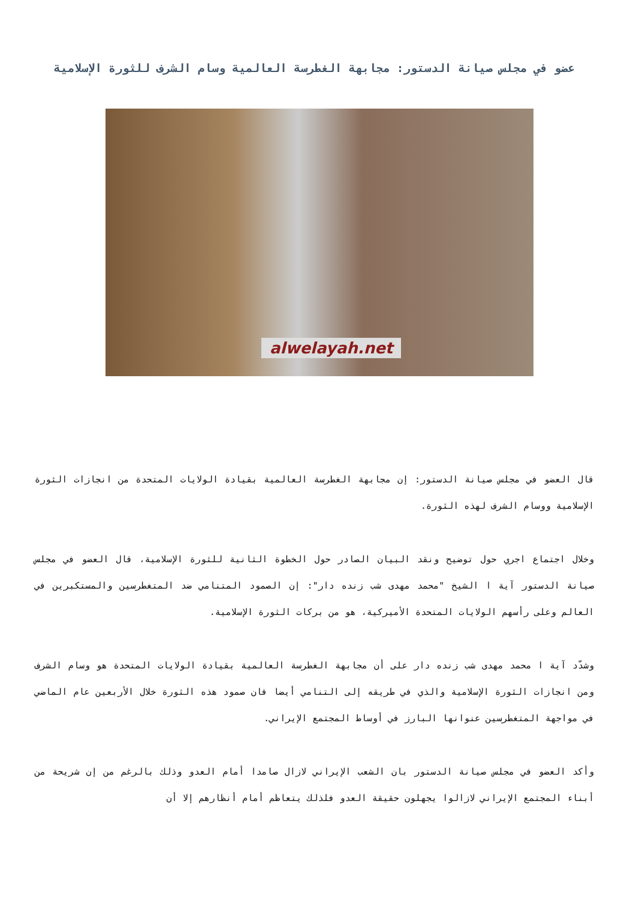عضو في مجلس صيانة الدستور: مجابهة الغطرسة العالمية وسام الشرف للثورة الإسلامية
alwelayah.net
قال العضو في مجلس صيانة الدستور: إن مجابهة الغطرسة العالمية بقيادة الولايات المتحدة من انجازات الثورة الإسلامية ووسام الشرف لهذه الثورة.
وخلال اجتماع اجري حول توضيح ونقد البيان الصادر حول الخطوة الثانية للثورة الإسلامية، قال العضو في مجلس صيانة الدستور آية ا الشيخ "محمد مهدى شب زنده دار": إن الصمود المتنامي ضد المتغطرسين والمستكبرين في العالم وعلى رأسهم الولايات المتحدة الأميركية، هو من بركات الثورة الإسلامية.
وشدّد آية ا محمد مهدى شب زنده دار على أن مجابهة الغطرسة العالمية بقيادة الولايات المتحدة هو وسام الشرف ومن انجازات الثورة الإسلامية والذي في طريقه إلى التنامي أيضا فان صمود هذه الثورة خلال الأربعين عام الماضي في مواجهة المتغطرسين عنوانها البارز في أوساط المجتمع الإيراني.
وأكد العضو في مجلس صيانة الدستور بان الشعب الإيراني لازال صامدا أمام العدو وذلك بالرغم من إن شريحة من أبناء المجتمع الإيراني لازالوا يجهلون حقيقة العدو فلذلك يتعاظم أمام أنظارهم إلا أن